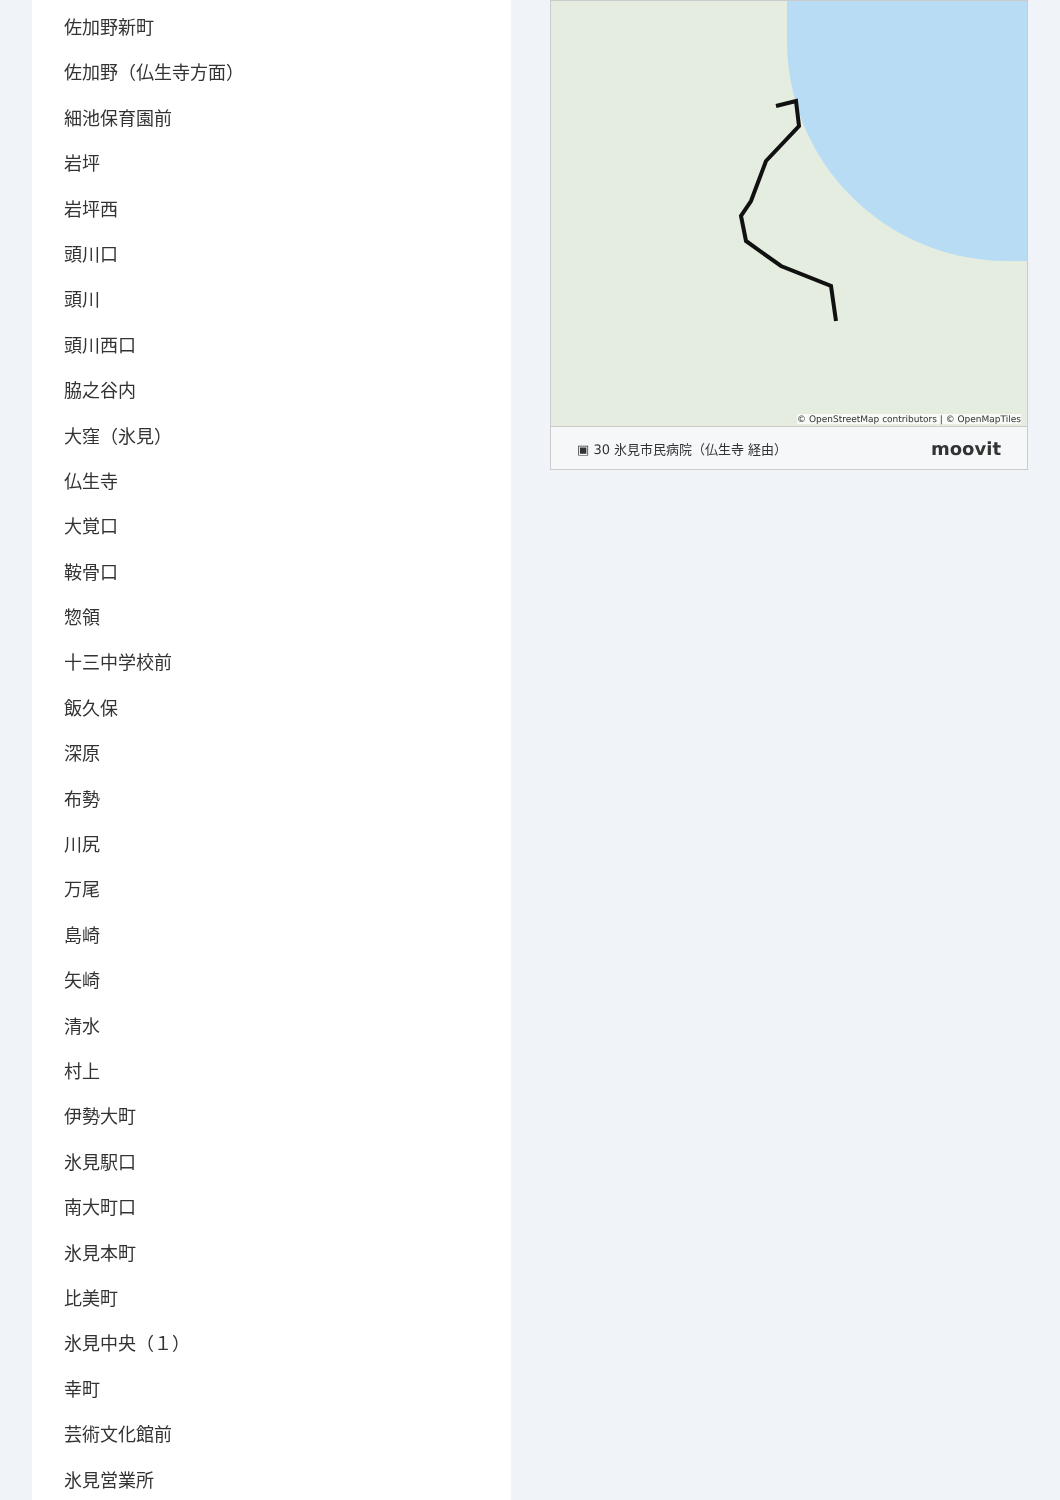佐加野新町
佐加野（仏生寺方面）
細池保育園前
岩坪
岩坪西
頭川口
頭川
頭川西口
脇之谷内
大窪（氷見）
仏生寺
大覚口
鞍骨口
惣領
十三中学校前
飯久保
深原
布勢
川尻
万尾
島崎
矢崎
清水
村上
伊勢大町
氷見駅口
南大町口
氷見本町
比美町
氷見中央（１）
幸町
芸術文化館前
氷見営業所
© OpenStreetMap contributors | © OpenMapTiles
▣ 30 氷見市民病院（仏生寺 経由） moovit